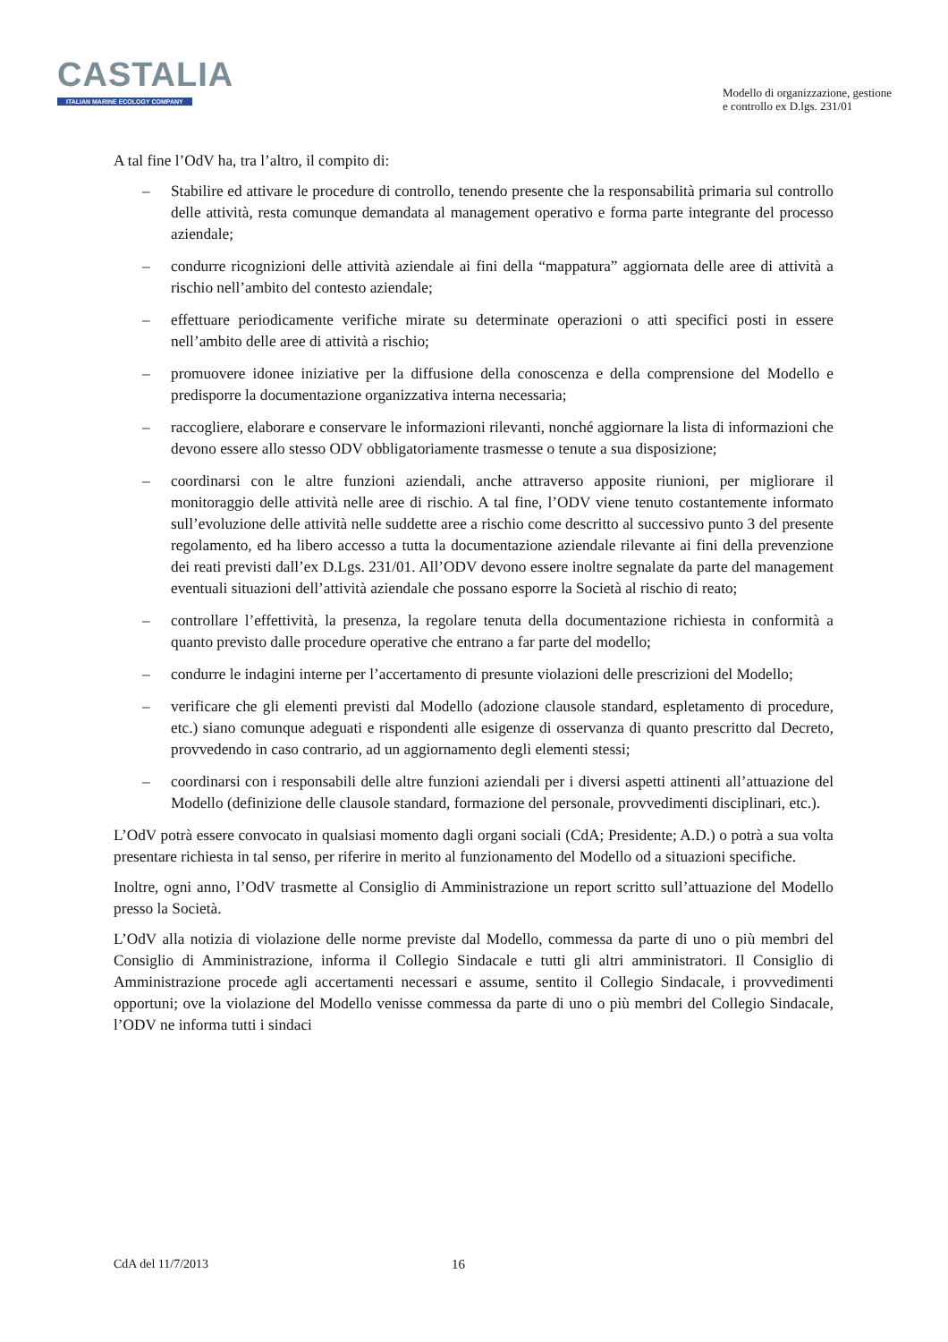CASTALIA
ITALIAN MARINE ECOLOGY COMPANY
Modello di organizzazione, gestione
e controllo ex D.lgs. 231/01
A tal fine l’OdV ha, tra l’altro, il compito di:
– Stabilire ed attivare le procedure di controllo, tenendo presente che la responsabilità primaria sul controllo delle attività, resta comunque demandata al management operativo e forma parte integrante del processo aziendale;
– condurre ricognizioni delle attività aziendale ai fini della “mappatura” aggiornata delle aree di attività a rischio nell’ambito del contesto aziendale;
– effettuare periodicamente verifiche mirate su determinate operazioni o atti specifici posti in essere nell’ambito delle aree di attività a rischio;
– promuovere idonee iniziative per la diffusione della conoscenza e della comprensione del Modello e predisporre la documentazione organizzativa interna necessaria;
– raccogliere, elaborare e conservare le informazioni rilevanti, nonché aggiornare la lista di informazioni che devono essere allo stesso ODV obbligatoriamente trasmesse o tenute a sua disposizione;
– coordinarsi con le altre funzioni aziendali, anche attraverso apposite riunioni, per migliorare il monitoraggio delle attività nelle aree di rischio. A tal fine, l’ODV viene tenuto costantemente informato sull’evoluzione delle attività nelle suddette aree a rischio come descritto al successivo punto 3 del presente regolamento, ed ha libero accesso a tutta la documentazione aziendale rilevante ai fini della prevenzione dei reati previsti dall’ex D.Lgs. 231/01. All’ODV devono essere inoltre segnalate da parte del management eventuali situazioni dell’attività aziendale che possano esporre la Società al rischio di reato;
– controllare l’effettività, la presenza, la regolare tenuta della documentazione richiesta in conformità a quanto previsto dalle procedure operative che entrano a far parte del modello;
– condurre le indagini interne per l’accertamento di presunte violazioni delle prescrizioni del Modello;
– verificare che gli elementi previsti dal Modello (adozione clausole standard, espletamento di procedure, etc.) siano comunque adeguati e rispondenti alle esigenze di osservanza di quanto prescritto dal Decreto, provvedendo in caso contrario, ad un aggiornamento degli elementi stessi;
– coordinarsi con i responsabili delle altre funzioni aziendali per i diversi aspetti attinenti all’attuazione del Modello (definizione delle clausole standard, formazione del personale, provvedimenti disciplinari, etc.).
L’OdV potrà essere convocato in qualsiasi momento dagli organi sociali (CdA; Presidente; A.D.) o potrà a sua volta presentare richiesta in tal senso, per riferire in merito al funzionamento del Modello od a situazioni specifiche.
Inoltre, ogni anno, l’OdV trasmette al Consiglio di Amministrazione un report scritto sull’attuazione del Modello presso la Società.
L’OdV alla notizia di violazione delle norme previste dal Modello, commessa da parte di uno o più membri del Consiglio di Amministrazione, informa il Collegio Sindacale e tutti gli altri amministratori. Il Consiglio di Amministrazione procede agli accertamenti necessari e assume, sentito il Collegio Sindacale, i provvedimenti opportuni; ove la violazione del Modello venisse commessa da parte di uno o più membri del Collegio Sindacale, l’ODV ne informa tutti i sindaci
CdA del 11/7/2013 16